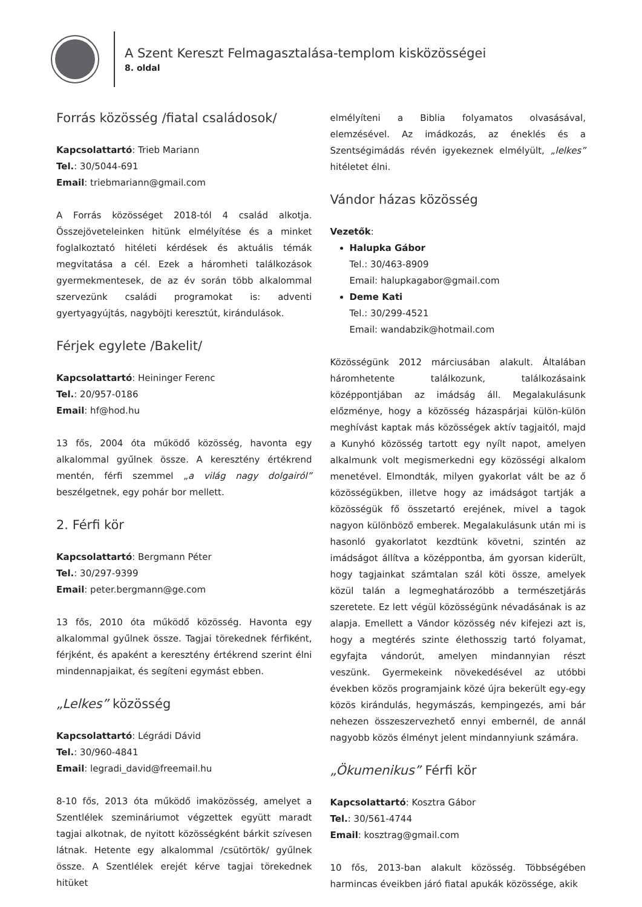A Szent Kereszt Felmagasztalása-templom kisközösségei
8. oldal
Forrás közösség /fiatal családosok/
Kapcsolattartó: Trieb Mariann
Tel.: 30/5044-691
Email: triebmariann@gmail.com
A Forrás közösséget 2018-tól 4 család alkotja. Összejöveteleinken hitünk elmélyítése és a minket foglalkoztató hitéleti kérdések és aktuális témák megvitatása a cél. Ezek a háromheti találkozások gyermekmentesek, de az év során több alkalommal szervezünk családi programokat is: adventi gyertyagyújtás, nagyböjti keresztút, kirándulások.
Férjek egylete /Bakelit/
Kapcsolattartó: Heininger Ferenc
Tel.: 20/957-0186
Email: hf@hod.hu
13 fős, 2004 óta működő közösség, havonta egy alkalommal gyűlnek össze. A keresztény értékrend mentén, férfi szemmel „a világ nagy dolgairól” beszélgetnek, egy pohár bor mellett.
2. Férfi kör
Kapcsolattartó: Bergmann Péter
Tel.: 30/297-9399
Email: peter.bergmann@ge.com
13 fős, 2010 óta működő közösség. Havonta egy alkalommal gyűlnek össze. Tagjai törekednek férfiként, férjként, és apaként a keresztény értékrend szerint élni mindennapjaikat, és segíteni egymást ebben.
„Lelkes” közösség
Kapcsolattartó: Légrádi Dávid
Tel.: 30/960-4841
Email: legradi_david@freemail.hu
8-10 fős, 2013 óta működő imaközösség, amelyet a Szentlélek szemináriumot végzettek együtt maradt tagjai alkotnak, de nyitott közösségként bárkit szívesen látnak. Hetente egy alkalommal /csütörtök/ gyűlnek össze. A Szentlélek erejét kérve tagjai törekednek hitüket
elmélyíteni a Biblia folyamatos olvasásával, elemzésével. Az imádkozás, az éneklés és a Szentségimádás révén igyekeznek elmélyült, „lelkes” hitéletet élni.
Vándor házas közösség
Vezetők:
Halupka Gábor
Tel.: 30/463-8909
Email: halupkagabor@gmail.com
Deme Kati
Tel.: 30/299-4521
Email: wandabzik@hotmail.com
Közösségünk 2012 márciusában alakult. Általában háromhetente találkozunk, találkozásaink középpontjában az imádság áll. Megalakulásunk előzménye, hogy a közösség házaspárjai külön-külön meghívást kaptak más közösségek aktív tagjaitól, majd a Kunyhó közösség tartott egy nyílt napot, amelyen alkalmunk volt megismerkedni egy közösségi alkalom menetével. Elmondták, milyen gyakorlat vált be az ő közösségükben, illetve hogy az imádságot tartják a közösségük fő összetartó erejének, mivel a tagok nagyon különböző emberek. Megalakulásunk után mi is hasonló gyakorlatot kezdtünk követni, szintén az imádságot állítva a középpontba, ám gyorsan kiderült, hogy tagjainkat számtalan szál köti össze, amelyek közül talán a legmeghatározóbb a természetjárás szeretete. Ez lett végül közösségünk névadásának is az alapja. Emellett a Vándor közösség név kifejezi azt is, hogy a megtérés szinte élethosszig tartó folyamat, egyfajta vándorút, amelyen mindannyian részt veszünk. Gyermekeink növekedésével az utóbbi években közös programjaink közé újra bekerült egy-egy közös kirándulás, hegymászás, kempingezés, ami bár nehezen összeszervezhető ennyi embernél, de annál nagyobb közös élményt jelent mindannyiunk számára.
„Ökumenikus” Férfi kör
Kapcsolattartó: Kosztra Gábor
Tel.: 30/561-4744
Email: kosztrag@gmail.com
10 fős, 2013-ban alakult közösség. Többségében harmincas éveikben járó fiatal apukák közössége, akik